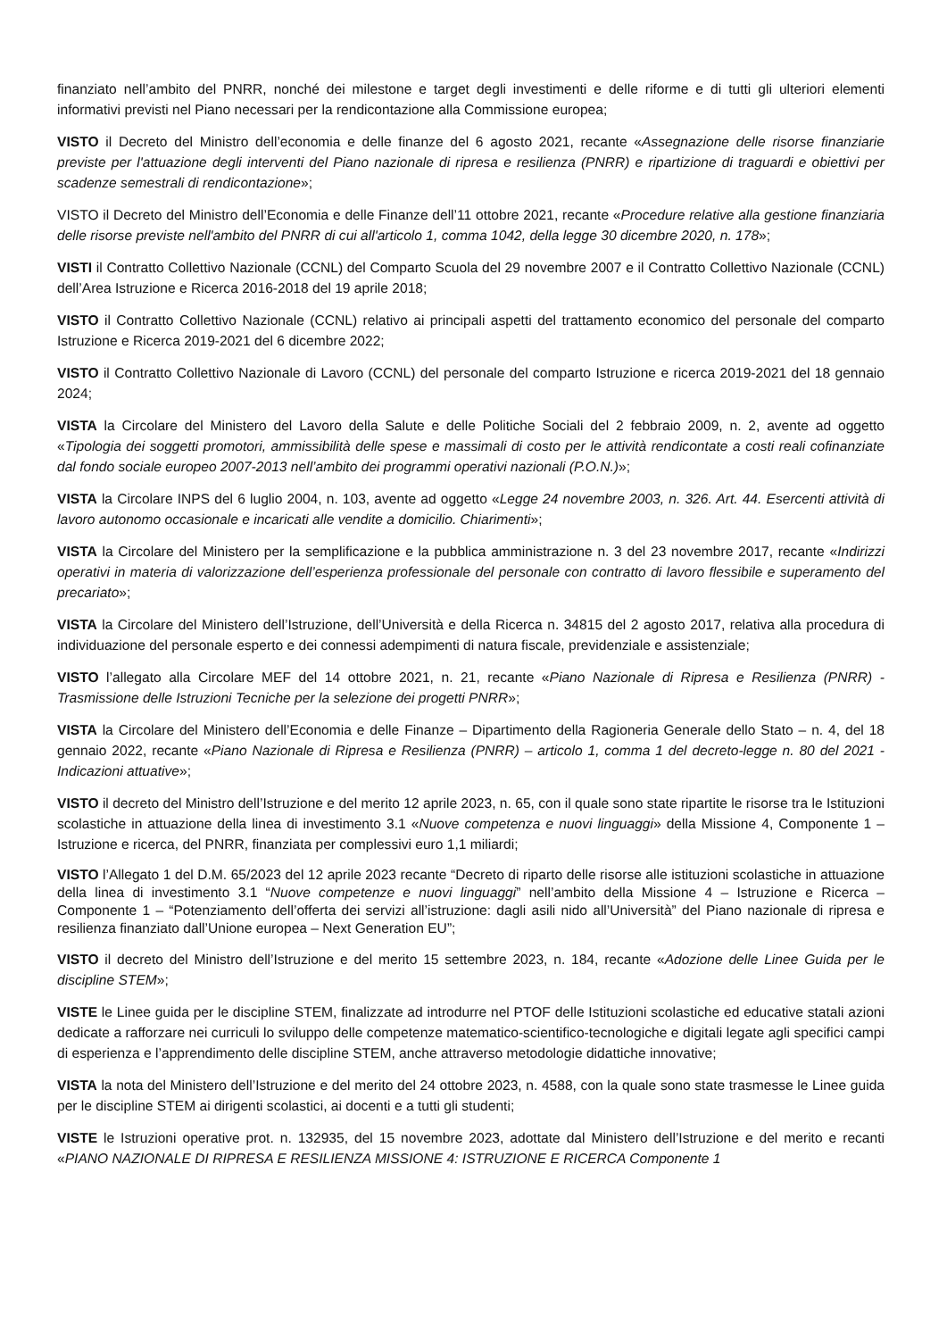finanziato nell’ambito del PNRR, nonché dei milestone e target degli investimenti e delle riforme e di tutti gli ulteriori elementi informativi previsti nel Piano necessari per la rendicontazione alla Commissione europea;
VISTO il Decreto del Ministro dell’economia e delle finanze del 6 agosto 2021, recante «Assegnazione delle risorse finanziarie previste per l'attuazione degli interventi del Piano nazionale di ripresa e resilienza (PNRR) e ripartizione di traguardi e obiettivi per scadenze semestrali di rendicontazione»;
VISTO il Decreto del Ministro dell’Economia e delle Finanze dell’11 ottobre 2021, recante «Procedure relative alla gestione finanziaria delle risorse previste nell'ambito del PNRR di cui all'articolo 1, comma 1042, della legge 30 dicembre 2020, n. 178»;
VISTI il Contratto Collettivo Nazionale (CCNL) del Comparto Scuola del 29 novembre 2007 e il Contratto Collettivo Nazionale (CCNL) dell’Area Istruzione e Ricerca 2016-2018 del 19 aprile 2018;
VISTO il Contratto Collettivo Nazionale (CCNL) relativo ai principali aspetti del trattamento economico del personale del comparto Istruzione e Ricerca 2019-2021 del 6 dicembre 2022;
VISTO il Contratto Collettivo Nazionale di Lavoro (CCNL) del personale del comparto Istruzione e ricerca 2019-2021 del 18 gennaio 2024;
VISTA la Circolare del Ministero del Lavoro della Salute e delle Politiche Sociali del 2 febbraio 2009, n. 2, avente ad oggetto «Tipologia dei soggetti promotori, ammissibilità delle spese e massimali di costo per le attività rendicontate a costi reali cofinanziate dal fondo sociale europeo 2007-2013 nell’ambito dei programmi operativi nazionali (P.O.N.)»;
VISTA la Circolare INPS del 6 luglio 2004, n. 103, avente ad oggetto «Legge 24 novembre 2003, n. 326. Art. 44. Esercenti attività di lavoro autonomo occasionale e incaricati alle vendite a domicilio. Chiarimenti»;
VISTA la Circolare del Ministero per la semplificazione e la pubblica amministrazione n. 3 del 23 novembre 2017, recante «Indirizzi operativi in materia di valorizzazione dell’esperienza professionale del personale con contratto di lavoro flessibile e superamento del precariato»;
VISTA la Circolare del Ministero dell’Istruzione, dell’Università e della Ricerca n. 34815 del 2 agosto 2017, relativa alla procedura di individuazione del personale esperto e dei connessi adempimenti di natura fiscale, previdenziale e assistenziale;
VISTO l’allegato alla Circolare MEF del 14 ottobre 2021, n. 21, recante «Piano Nazionale di Ripresa e Resilienza (PNRR) - Trasmissione delle Istruzioni Tecniche per la selezione dei progetti PNRR»;
VISTA la Circolare del Ministero dell’Economia e delle Finanze – Dipartimento della Ragioneria Generale dello Stato – n. 4, del 18 gennaio 2022, recante «Piano Nazionale di Ripresa e Resilienza (PNRR) – articolo 1, comma 1 del decreto-legge n. 80 del 2021 - Indicazioni attuative»;
VISTO il decreto del Ministro dell’Istruzione e del merito 12 aprile 2023, n. 65, con il quale sono state ripartite le risorse tra le Istituzioni scolastiche in attuazione della linea di investimento 3.1 «Nuove competenza e nuovi linguaggi» della Missione 4, Componente 1 – Istruzione e ricerca, del PNRR, finanziata per complessivi euro 1,1 miliardi;
VISTO l’Allegato 1 del D.M. 65/2023 del 12 aprile 2023 recante “Decreto di riparto delle risorse alle istituzioni scolastiche in attuazione della linea di investimento 3.1 “Nuove competenze e nuovi linguaggi” nell’ambito della Missione 4 – Istruzione e Ricerca – Componente 1 – “Potenziamento dell’offerta dei servizi all’istruzione: dagli asili nido all’Università” del Piano nazionale di ripresa e resilienza finanziato dall’Unione europea – Next Generation EU”;
VISTO il decreto del Ministro dell’Istruzione e del merito 15 settembre 2023, n. 184, recante «Adozione delle Linee Guida per le discipline STEM»;
VISTE le Linee guida per le discipline STEM, finalizzate ad introdurre nel PTOF delle Istituzioni scolastiche ed educative statali azioni dedicate a rafforzare nei curriculi lo sviluppo delle competenze matematico-scientifico-tecnologiche e digitali legate agli specifici campi di esperienza e l’apprendimento delle discipline STEM, anche attraverso metodologie didattiche innovative;
VISTA la nota del Ministero dell’Istruzione e del merito del 24 ottobre 2023, n. 4588, con la quale sono state trasmesse le Linee guida per le discipline STEM ai dirigenti scolastici, ai docenti e a tutti gli studenti;
VISTE le Istruzioni operative prot. n. 132935, del 15 novembre 2023, adottate dal Ministero dell’Istruzione e del merito e recanti «PIANO NAZIONALE DI RIPRESA E RESILIENZA MISSIONE 4: ISTRUZIONE E RICERCA Componente 1